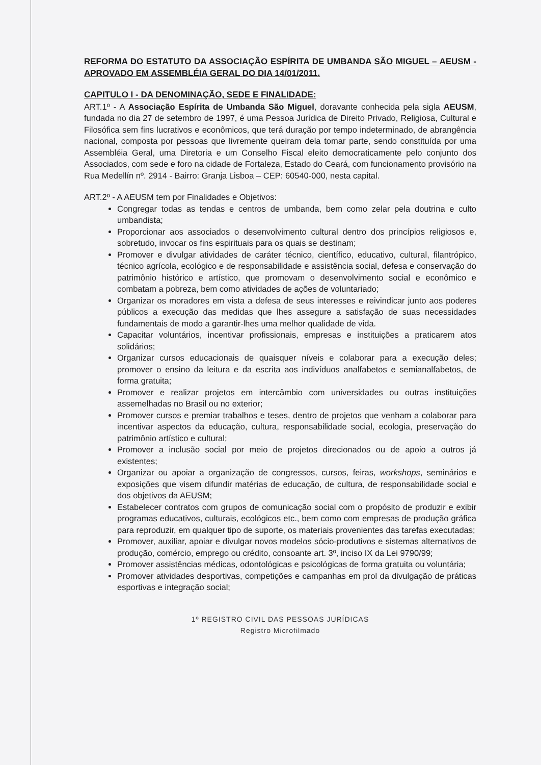REFORMA DO ESTATUTO DA ASSOCIAÇÃO ESPÍRITA DE UMBANDA SÃO MIGUEL – AEUSM - APROVADO EM ASSEMBLÉIA GERAL DO DIA 14/01/2011.
CAPITULO I - DA DENOMINAÇÃO, SEDE E FINALIDADE:
ART.1º - A Associação Espírita de Umbanda São Miguel, doravante conhecida pela sigla AEUSM, fundada no dia 27 de setembro de 1997, é uma Pessoa Jurídica de Direito Privado, Religiosa, Cultural e Filosófica sem fins lucrativos e econômicos, que terá duração por tempo indeterminado, de abrangência nacional, composta por pessoas que livremente queiram dela tomar parte, sendo constituída por uma Assembléia Geral, uma Diretoria e um Conselho Fiscal eleito democraticamente pelo conjunto dos Associados, com sede e foro na cidade de Fortaleza, Estado do Ceará, com funcionamento provisório na Rua Medellín nº. 2914 - Bairro: Granja Lisboa – CEP: 60540-000, nesta capital.
ART.2º - A AEUSM tem por Finalidades e Objetivos:
Congregar todas as tendas e centros de umbanda, bem como zelar pela doutrina e culto umbandista;
Proporcionar aos associados o desenvolvimento cultural dentro dos princípios religiosos e, sobretudo, invocar os fins espirituais para os quais se destinam;
Promover e divulgar atividades de caráter técnico, científico, educativo, cultural, filantrópico, técnico agrícola, ecológico e de responsabilidade e assistência social, defesa e conservação do patrimônio histórico e artístico, que promovam o desenvolvimento social e econômico e combatam a pobreza, bem como atividades de ações de voluntariado;
Organizar os moradores em vista a defesa de seus interesses e reivindicar junto aos poderes públicos a execução das medidas que lhes assegure a satisfação de suas necessidades fundamentais de modo a garantir-lhes uma melhor qualidade de vida.
Capacitar voluntários, incentivar profissionais, empresas e instituições a praticarem atos solidários;
Organizar cursos educacionais de quaisquer níveis e colaborar para a execução deles; promover o ensino da leitura e da escrita aos indivíduos analfabetos e semianalfabetos, de forma gratuita;
Promover e realizar projetos em intercâmbio com universidades ou outras instituições assemelhadas no Brasil ou no exterior;
Promover cursos e premiar trabalhos e teses, dentro de projetos que venham a colaborar para incentivar aspectos da educação, cultura, responsabilidade social, ecologia, preservação do patrimônio artístico e cultural;
Promover a inclusão social por meio de projetos direcionados ou de apoio a outros já existentes;
Organizar ou apoiar a organização de congressos, cursos, feiras, workshops, seminários e exposições que visem difundir matérias de educação, de cultura, de responsabilidade social e dos objetivos da AEUSM;
Estabelecer contratos com grupos de comunicação social com o propósito de produzir e exibir programas educativos, culturais, ecológicos etc., bem como com empresas de produção gráfica para reproduzir, em qualquer tipo de suporte, os materiais provenientes das tarefas executadas;
Promover, auxiliar, apoiar e divulgar novos modelos sócio-produtivos e sistemas alternativos de produção, comércio, emprego ou crédito, consoante art. 3º, inciso IX da Lei 9790/99;
Promover assistências médicas, odontológicas e psicológicas de forma gratuita ou voluntária;
Promover atividades desportivas, competições e campanhas em prol da divulgação de práticas esportivas e integração social;
1º REGISTRO CIVIL DAS PESSOAS JURÍDICAS
Registro Microfilmado